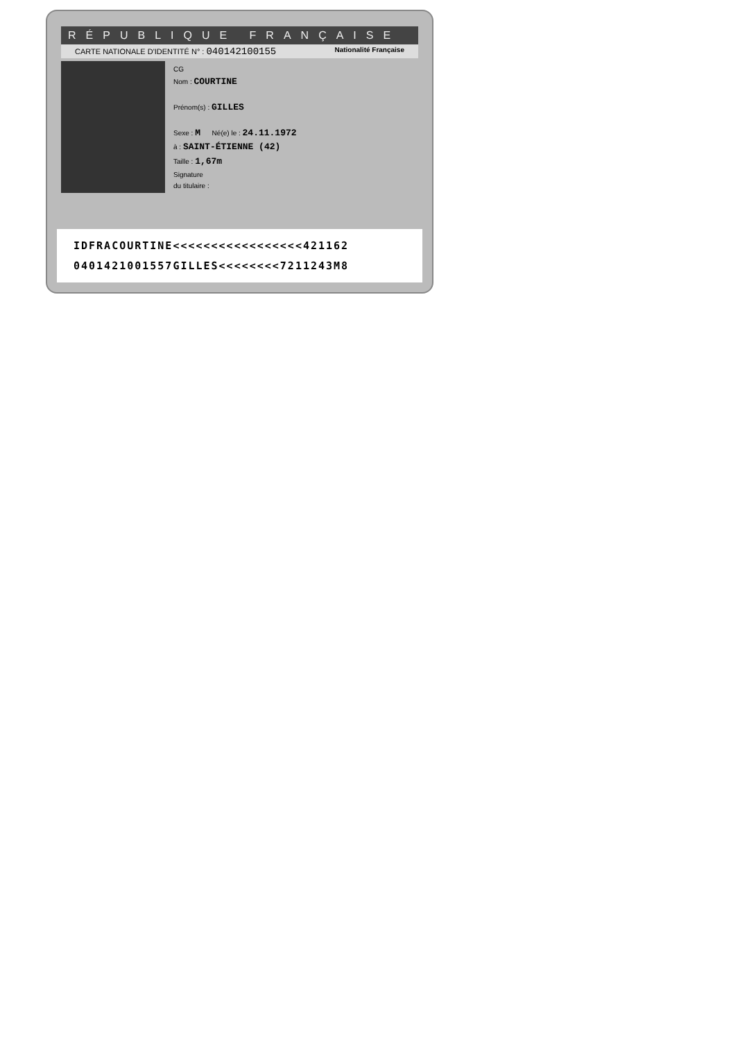RÉPUBLIQUE FRANÇAISE
CARTE NATIONALE D'IDENTITÉ N° : 040142100155 Nationalité Française
CG
Nom : COURTINE
Prénom(s) : GILLES
Sexe : M Né(e) le : 24.11.1972
à : SAINT-ÉTIENNE (42)
Taille : 1,67m
Signature
du titulaire :
IDFRACOURTINE<<<<<<<<<<<<<<<<<421162
0401421001557GILLES<<<<<<<<7211243M8